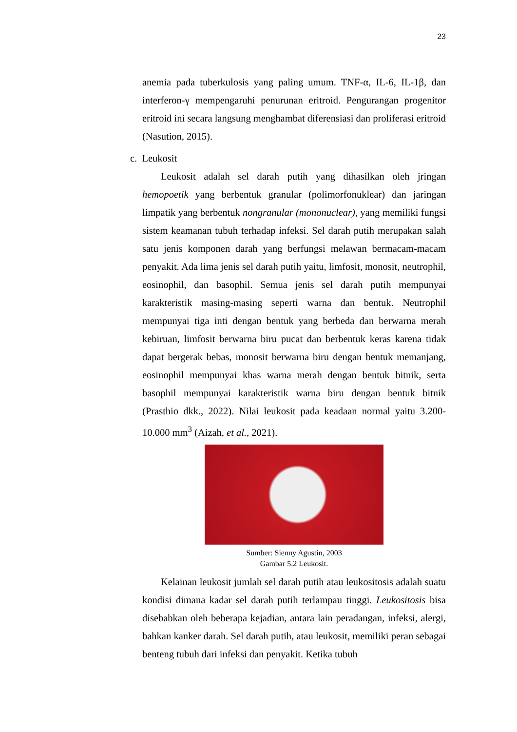23
anemia pada tuberkulosis yang paling umum. TNF-α, IL-6, IL-1β, dan interferon-γ mempengaruhi penurunan eritroid. Pengurangan progenitor eritroid ini secara langsung menghambat diferensiasi dan proliferasi eritroid (Nasution, 2015).
c. Leukosit
Leukosit adalah sel darah putih yang dihasilkan oleh jringan hemopoetik yang berbentuk granular (polimorfonuklear) dan jaringan limpatik yang berbentuk nongranular (mononuclear), yang memiliki fungsi sistem keamanan tubuh terhadap infeksi. Sel darah putih merupakan salah satu jenis komponen darah yang berfungsi melawan bermacam-macam penyakit. Ada lima jenis sel darah putih yaitu, limfosit, monosit, neutrophil, eosinophil, dan basophil. Semua jenis sel darah putih mempunyai karakteristik masing-masing seperti warna dan bentuk. Neutrophil mempunyai tiga inti dengan bentuk yang berbeda dan berwarna merah kebiruan, limfosit berwarna biru pucat dan berbentuk keras karena tidak dapat bergerak bebas, monosit berwarna biru dengan bentuk memanjang, eosinophil mempunyai khas warna merah dengan bentuk bitnik, serta basophil mempunyai karakteristik warna biru dengan bentuk bitnik (Prasthio dkk., 2022). Nilai leukosit pada keadaan normal yaitu 3.200-10.000 mm<sup>3</sup> (Aizah, et al., 2021).
Sumber: Sienny Agustin, 2003
Gambar 5.2 Leukosit.
Kelainan leukosit jumlah sel darah putih atau leukositosis adalah suatu kondisi dimana kadar sel darah putih terlampau tinggi. Leukositosis bisa disebabkan oleh beberapa kejadian, antara lain peradangan, infeksi, alergi, bahkan kanker darah. Sel darah putih, atau leukosit, memiliki peran sebagai benteng tubuh dari infeksi dan penyakit. Ketika tubuh